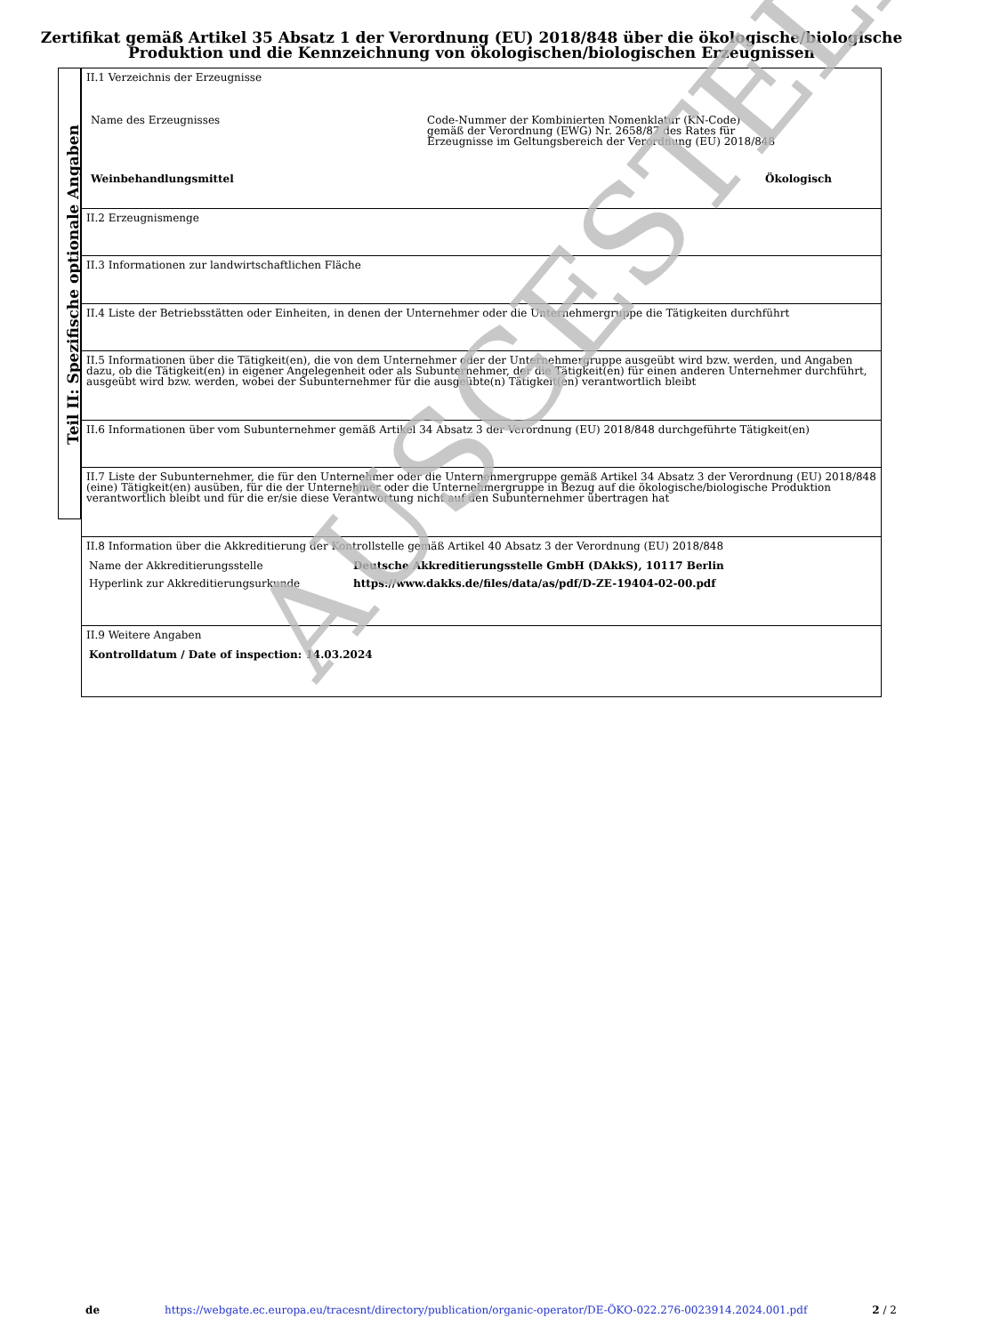Zertifikat gemäß Artikel 35 Absatz 1 der Verordnung (EU) 2018/848 über die ökologische/biologische Produktion und die Kennzeichnung von ökologischen/biologischen Erzeugnissen
II.1 Verzeichnis der Erzeugnisse
Name des Erzeugnisses Code-Nummer der Kombinierten Nomenklatur (KN-Code)
gemäß der Verordnung (EWG) Nr. 2658/87 des Rates für
Erzeugnisse im Geltungsbereich der Verordnung (EU) 2018/848
Weinbehandlungsmittel Ökologisch
II.2 Erzeugnismenge
II.3 Informationen zur landwirtschaftlichen Fläche
II.4 Liste der Betriebsstätten oder Einheiten, in denen der Unternehmer oder die Unternehmergruppe die Tätigkeiten durchführt
II.5 Informationen über die Tätigkeit(en), die von dem Unternehmer oder der Unternehmergruppe ausgeübt wird bzw. werden, und Angaben dazu, ob die Tätigkeit(en) in eigener Angelegenheit oder als Subunternehmer, der die Tätigkeit(en) für einen anderen Unternehmer durchführt, ausgeübt wird bzw. werden, wobei der Subunternehmer für die ausgeübte(n) Tätigkeit(en) verantwortlich bleibt
II.6 Informationen über vom Subunternehmer gemäß Artikel 34 Absatz 3 der Verordnung (EU) 2018/848 durchgeführte Tätigkeit(en)
II.7 Liste der Subunternehmer, die für den Unternehmer oder die Unternehmergruppe gemäß Artikel 34 Absatz 3 der Verordnung (EU) 2018/848 (eine) Tätigkeit(en) ausüben, für die der Unternehmer oder die Unternehmergruppe in Bezug auf die ökologische/biologische Produktion verantwortlich bleibt und für die er/sie diese Verantwortung nicht auf den Subunternehmer übertragen hat
II.8 Information über die Akkreditierung der Kontrollstelle gemäß Artikel 40 Absatz 3 der Verordnung (EU) 2018/848
Name der Akkreditierungsstelle Deutsche Akkreditierungsstelle GmbH (DAkkS), 10117 Berlin
Hyperlink zur Akkreditierungsurkunde https://www.dakks.de/files/data/as/pdf/D-ZE-19404-02-00.pdf
II.9 Weitere Angaben
Kontrolldatum / Date of inspection: 14.03.2024
Teil II: Spezifische optionale Angaben
AUSGESTELLT
de https://webgate.ec.europa.eu/tracesnt/directory/publication/organic-operator/DE-ÖKO-022.276-0023914.2024.001.pdf 2 / 2